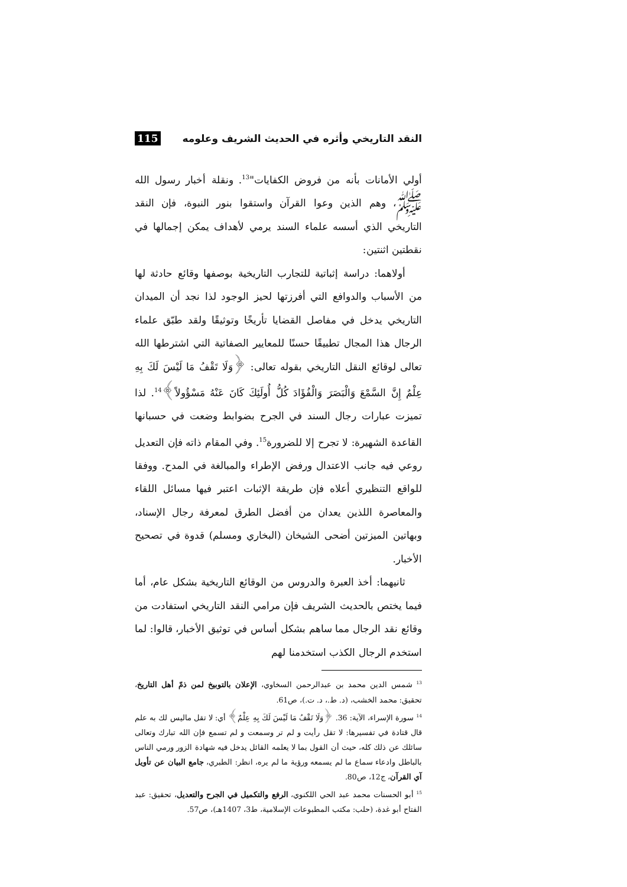النقد التاريخي وأثره في الحديث الشريف وعلومه 115
أولي الأمانات بأنه من فروض الكفايات"<sup>13</sup>. ونقلة أخبار رسول الله ﷺ، وهم الذين وعوا القرآن واستقوا بنور النبوة، فإن النقد التاريخي الذي أسسه علماء السند يرمي لأهداف يمكن إجمالها في نقطتين اثنتين:
أولاهما: دراسة إثباتية للتجارب التاريخية بوصفها وقائع حادثة لها من الأسباب والدوافع التي أفرزتها لحيز الوجود لذا نجد أن الميدان التاريخي يدخل في مفاصل القضايا تأريخًا وتوثيقًا ولقد طبّق علماء الرجال هذا المجال تطبيقًا حسنًا للمعايير الصفاتية التي اشترطها الله تعالى لوقائع النقل التاريخي بقوله تعالى: ﴿وَلَا تَقْفُ مَا لَيْسَ لَكَ بِهِ عِلْمٌ إِنَّ السَّمْعَ وَالْبَصَرَ وَالْفُؤَادَ كُلُّ أُولَئِكَ كَانَ عَنْهُ مَسْؤُولاً﴾<sup>14</sup>. لذا تميزت عبارات رجال السند في الجرح بضوابط وضعت في حسبانها القاعدة الشهيرة: لا تجرح إلا للضرورة<sup>15</sup>. وفي المقام ذاته فإن التعديل روعي فيه جانب الاعتدال ورفض الإطراء والمبالغة في المدح. ووفقا للواقع التنظيري أعلاه فإن طريقة الإثبات اعتبر فيها مسائل اللقاء والمعاصرة اللذين يعدان من أفضل الطرق لمعرفة رجال الإسناد، وبهاتين الميزتين أضحى الشيخان (البخاري ومسلم) قدوة في تصحيح الأخبار.
ثانيهما: أخذ العبرة والدروس من الوقائع التاريخية بشكل عام، أما فيما يختص بالحديث الشريف فإن مرامي النقد التاريخي استفادت من وقائع نقد الرجال مما ساهم بشكل أساس في توثيق الأخبار، قالوا: لما استخدم الرجال الكذب استخدمنا لهم
<sup>13</sup> شمس الدين محمد بن عبدالرحمن السخاوي، الإعلان بالتوبيخ لمن ذمّ أهل التاريخ، تحقيق: محمد الخشب، (د. ط.، د. ت.)، ص61.
<sup>14</sup> سورة الإسراء، الآية: 36. ﴿وَلَا تَقْفُ مَا لَيْسَ لَكَ بِهِ عِلْمٌ﴾ أي: لا تقل ماليس لك به علم قال قتادة في تفسيرها: لا تقل رأيت و لم تر وسمعت و لم تسمع فإن الله تبارك وتعالى سائلك عن ذلك كله، حيث أن القول بما لا يعلمه القائل يدخل فيه شهادة الزور ورمي الناس بالباطل وادعاء سماع ما لم يسمعه ورؤية ما لم يره، انظر: الطبري، جامع البيان عن تأويل آي القرآن، ج12، ص80.
<sup>15</sup> أبو الحسنات محمد عبد الحي اللكنوي، الرفع والتكميل في الجرح والتعديل، تحقيق: عبد الفتاح أبو غدة، (حلب: مكتب المطبوعات الإسلامية، ط3، 1407هـ)، ص57.